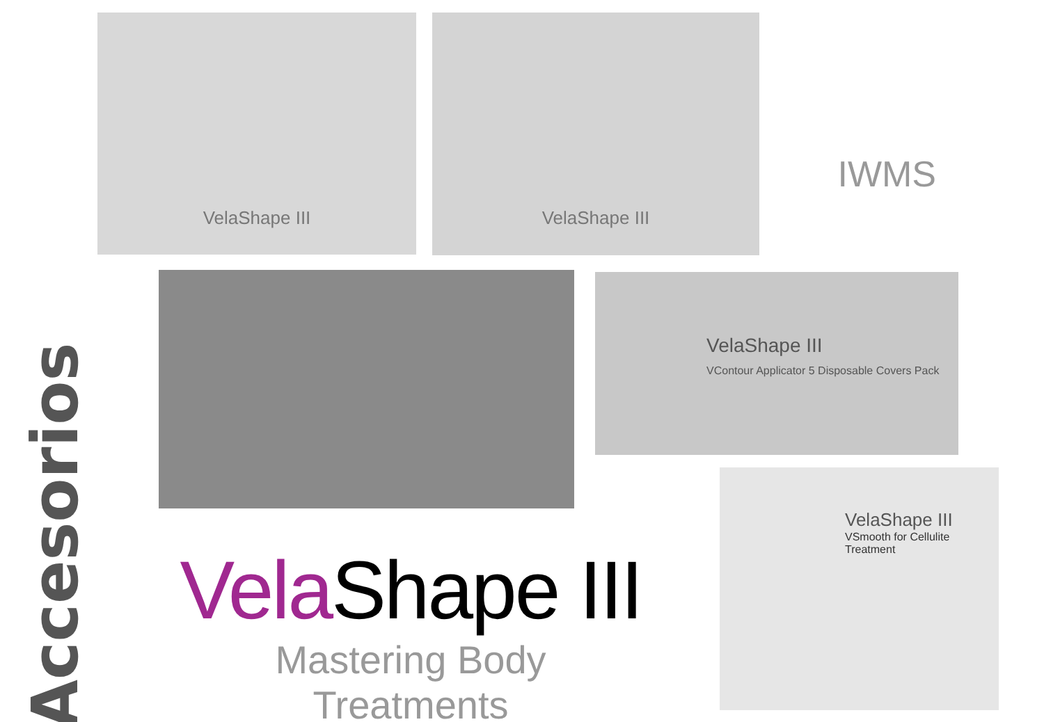VelaShape III VelaShape III
IWMS
VelaShape III
VContour Applicator 5 Disposable Covers Pack
Accesorios
Vela Shape III
Mastering Body Treatments
VelaShape III
VSmooth for Cellulite Treatment